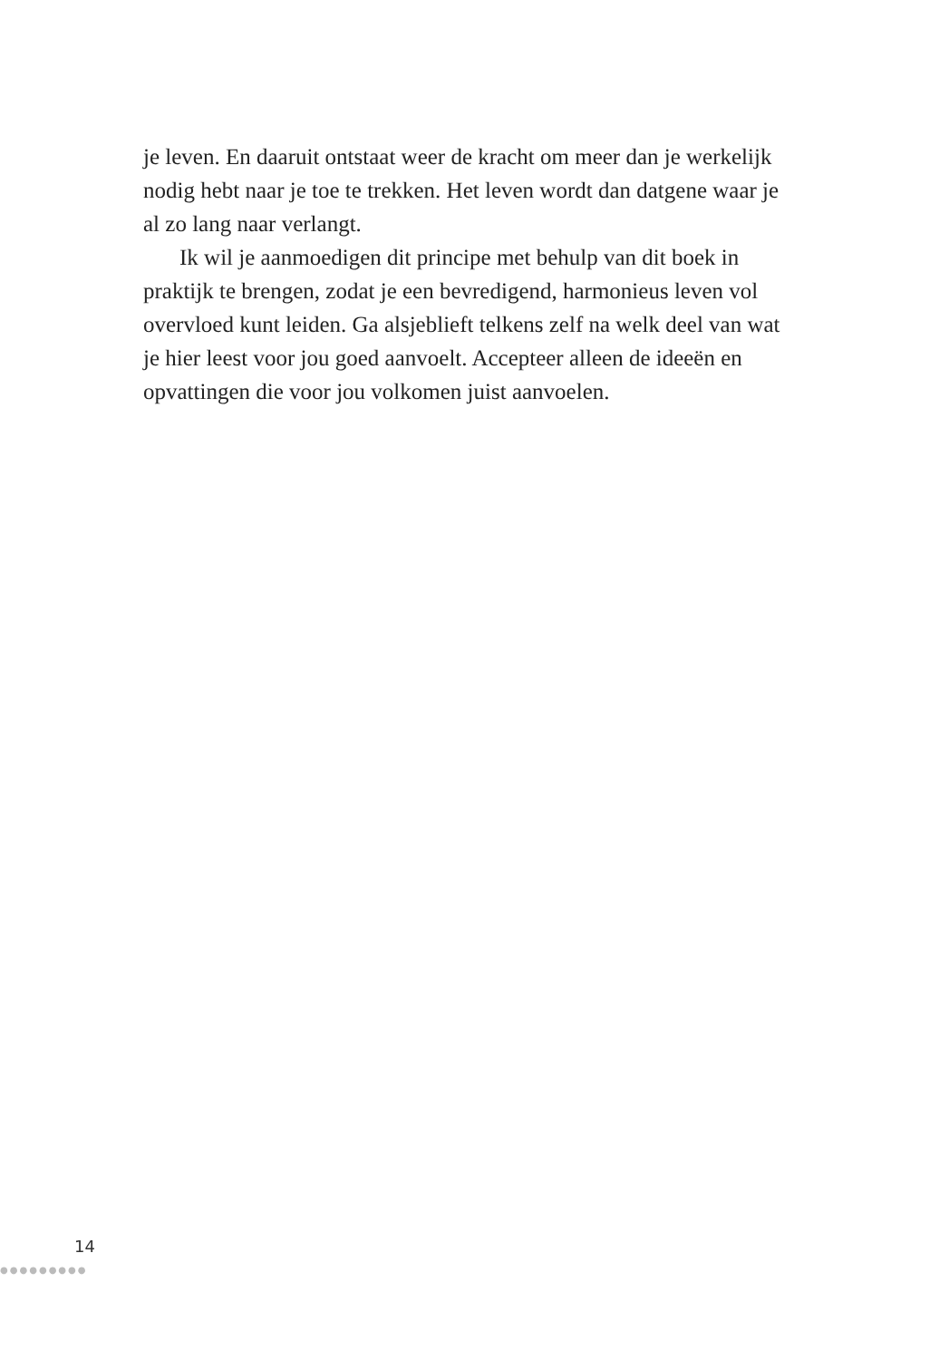je leven. En daaruit ontstaat weer de kracht om meer dan je werkelijk nodig hebt naar je toe te trekken. Het leven wordt dan datgene waar je al zo lang naar verlangt.
Ik wil je aanmoedigen dit principe met behulp van dit boek in praktijk te brengen, zodat je een bevredigend, harmonieus leven vol overvloed kunt leiden. Ga alsjeblieft telkens zelf na welk deel van wat je hier leest voor jou goed aanvoelt. Accepteer alleen de ideeën en opvattingen die voor jou volkomen juist aanvoelen.
14
●●●●●●●●●